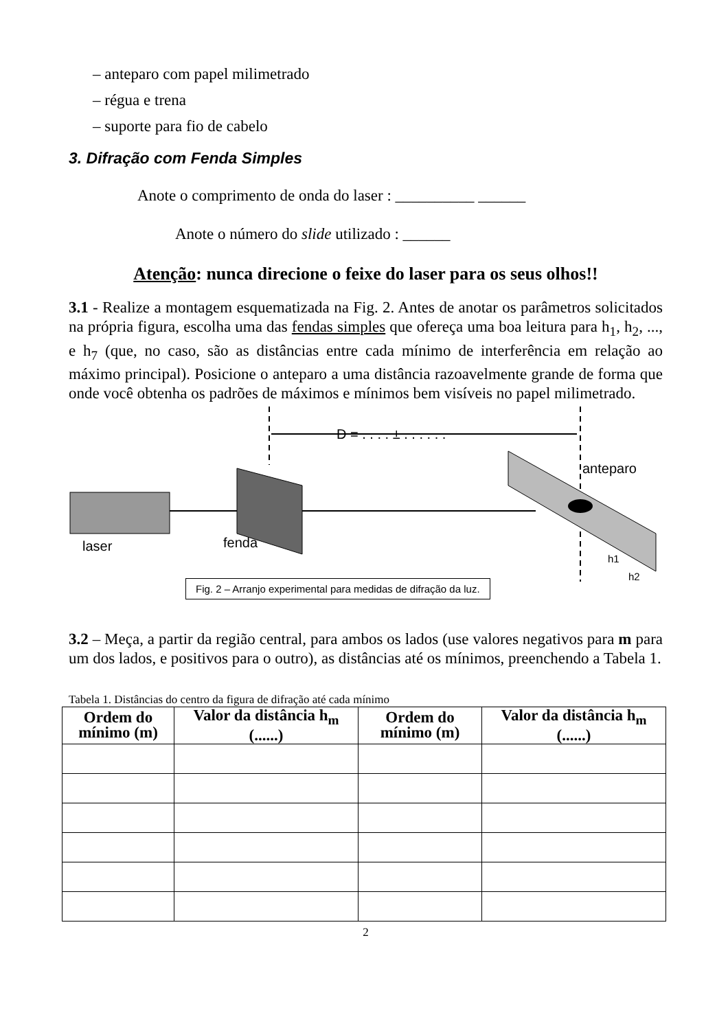– anteparo com papel milimetrado
– régua e trena
– suporte para fio de cabelo
3. Difração com Fenda Simples
Anote o comprimento de onda do laser : __________ ______
Anote o número do slide utilizado : ______
Atenção: nunca direcione o feixe do laser para os seus olhos!!
3.1 - Realize a montagem esquematizada na Fig. 2. Antes de anotar os parâmetros solicitados na própria figura, escolha uma das fendas simples que ofereça uma boa leitura para h<sub>1</sub>, h<sub>2</sub>, ..., e h<sub>7</sub> (que, no caso, são as distâncias entre cada mínimo de interferência em relação ao máximo principal). Posicione o anteparo a uma distância razoavelmente grande de forma que onde você obtenha os padrões de máximos e mínimos bem visíveis no papel milimetrado.
D = . . . . ± . . . . . .
laser
fenda
anteparo
h1
h2
Fig. 2 – Arranjo experimental para medidas de difração da luz.
3.2 – Meça, a partir da região central, para ambos os lados (use valores negativos para m para um dos lados, e positivos para o outro), as distâncias até os mínimos, preenchendo a Tabela 1.
Tabela 1. Distâncias do centro da figura de difração até cada mínimo
| Ordem do mínimo (m) | Valor da distância h<sub>m</sub> (......) | Ordem do mínimo (m) | Valor da distância h<sub>m</sub> (......) |
| --- | --- | --- | --- |
2